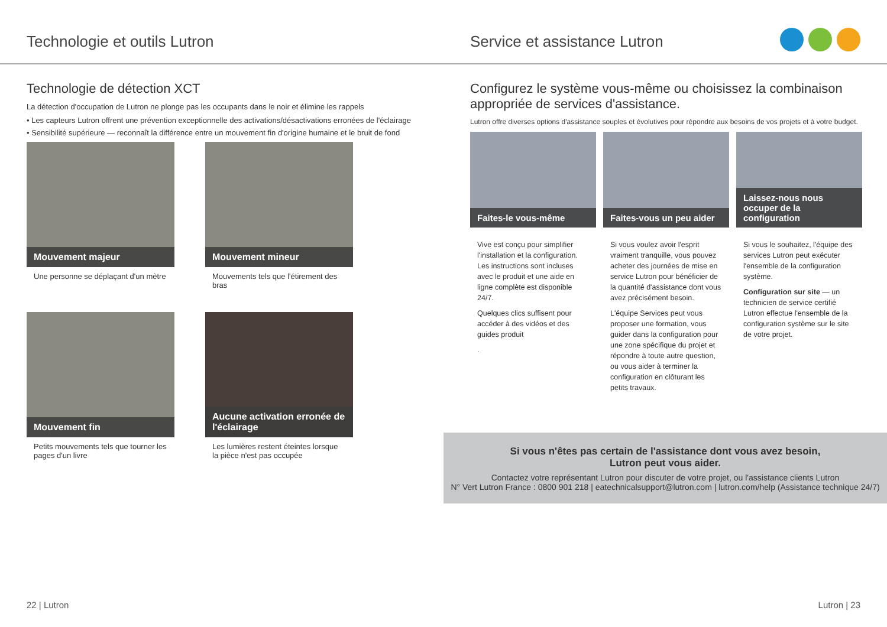Technologie et outils Lutron Service et assistance Lutron
Technologie de détection XCT
La détection d'occupation de Lutron ne plonge pas les occupants dans le noir et élimine les rappels
• Les capteurs Lutron offrent une prévention exceptionnelle des activations/désactivations erronées de l'éclairage
• Sensibilité supérieure — reconnaît la différence entre un mouvement fin d'origine humaine et le bruit de fond
Mouvement majeur
Une personne se déplaçant d'un mètre
Mouvement mineur
Mouvements tels que l'étirement des bras
Mouvement fin
Petits mouvements tels que tourner les pages d'un livre
Aucune activation erronée de l'éclairage
Les lumières restent éteintes lorsque la pièce n'est pas occupée
Configurez le système vous-même ou choisissez la combinaison appropriée de services d'assistance.
Lutron offre diverses options d'assistance souples et évolutives pour répondre aux besoins de vos projets et à votre budget.
Faites-le vous-même
Vive est conçu pour simplifier l'installation et la configuration. Les instructions sont incluses avec le produit et une aide en ligne complète est disponible 24/7.
Quelques clics suffisent pour accéder à des vidéos et des guides produit
.
Faites-vous un peu aider
Si vous voulez avoir l'esprit vraiment tranquille, vous pouvez acheter des journées de mise en service Lutron pour bénéficier de la quantité d'assistance dont vous avez précisément besoin.
L'équipe Services peut vous proposer une formation, vous guider dans la configuration pour une zone spécifique du projet et répondre à toute autre question, ou vous aider à terminer la configuration en clôturant les petits travaux.
Laissez-nous nous occuper de la configuration
Si vous le souhaitez, l'équipe des services Lutron peut exécuter l'ensemble de la configuration système.
Configuration sur site — un technicien de service certifié Lutron effectue l'ensemble de la configuration système sur le site de votre projet.
Si vous n'êtes pas certain de l'assistance dont vous avez besoin,
Lutron peut vous aider.
Contactez votre représentant Lutron pour discuter de votre projet, ou l'assistance clients Lutron
N° Vert Lutron France : 0800 901 218 | eatechnicalsupport@lutron.com | lutron.com/help (Assistance technique 24/7)
22 | Lutron Lutron | 23